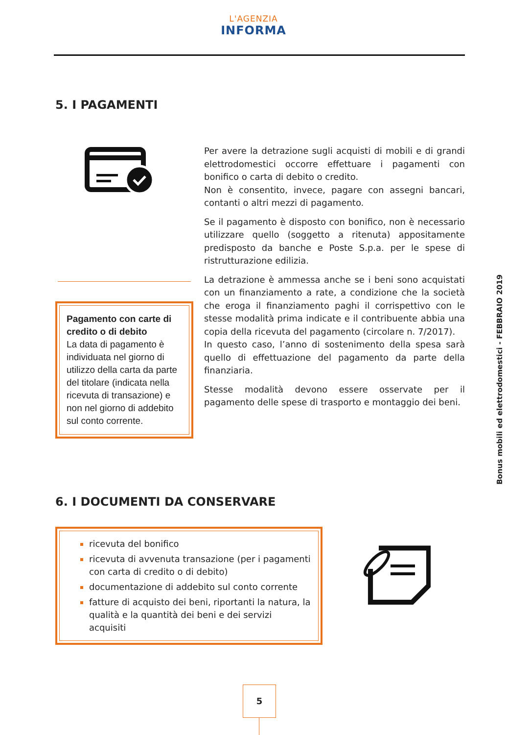L'AGENZIA
INFORMA
5. I PAGAMENTI
Pagamento con carte di credito o di debito
La data di pagamento è individuata nel giorno di utilizzo della carta da parte del titolare (indicata nella ricevuta di transazione) e non nel giorno di addebito sul conto corrente.
Per avere la detrazione sugli acquisti di mobili e di grandi elettrodomestici occorre effettuare i pagamenti con bonifico o carta di debito o credito.
Non è consentito, invece, pagare con assegni bancari, contanti o altri mezzi di pagamento.
Se il pagamento è disposto con bonifico, non è necessario utilizzare quello (soggetto a ritenuta) appositamente predisposto da banche e Poste S.p.a. per le spese di ristrutturazione edilizia.
La detrazione è ammessa anche se i beni sono acquistati con un finanziamento a rate, a condizione che la società che eroga il finanziamento paghi il corrispettivo con le stesse modalità prima indicate e il contribuente abbia una copia della ricevuta del pagamento (circolare n. 7/2017).
In questo caso, l’anno di sostenimento della spesa sarà quello di effettuazione del pagamento da parte della finanziaria.
Stesse modalità devono essere osservate per il pagamento delle spese di trasporto e montaggio dei beni.
Bonus mobili ed elettrodomestici - FEBBRAIO 2019
6. I DOCUMENTI DA CONSERVARE
ricevuta del bonifico
ricevuta di avvenuta transazione (per i pagamenti con carta di credito o di debito)
documentazione di addebito sul conto corrente
fatture di acquisto dei beni, riportanti la natura, la qualità e la quantità dei beni e dei servizi acquisiti
5